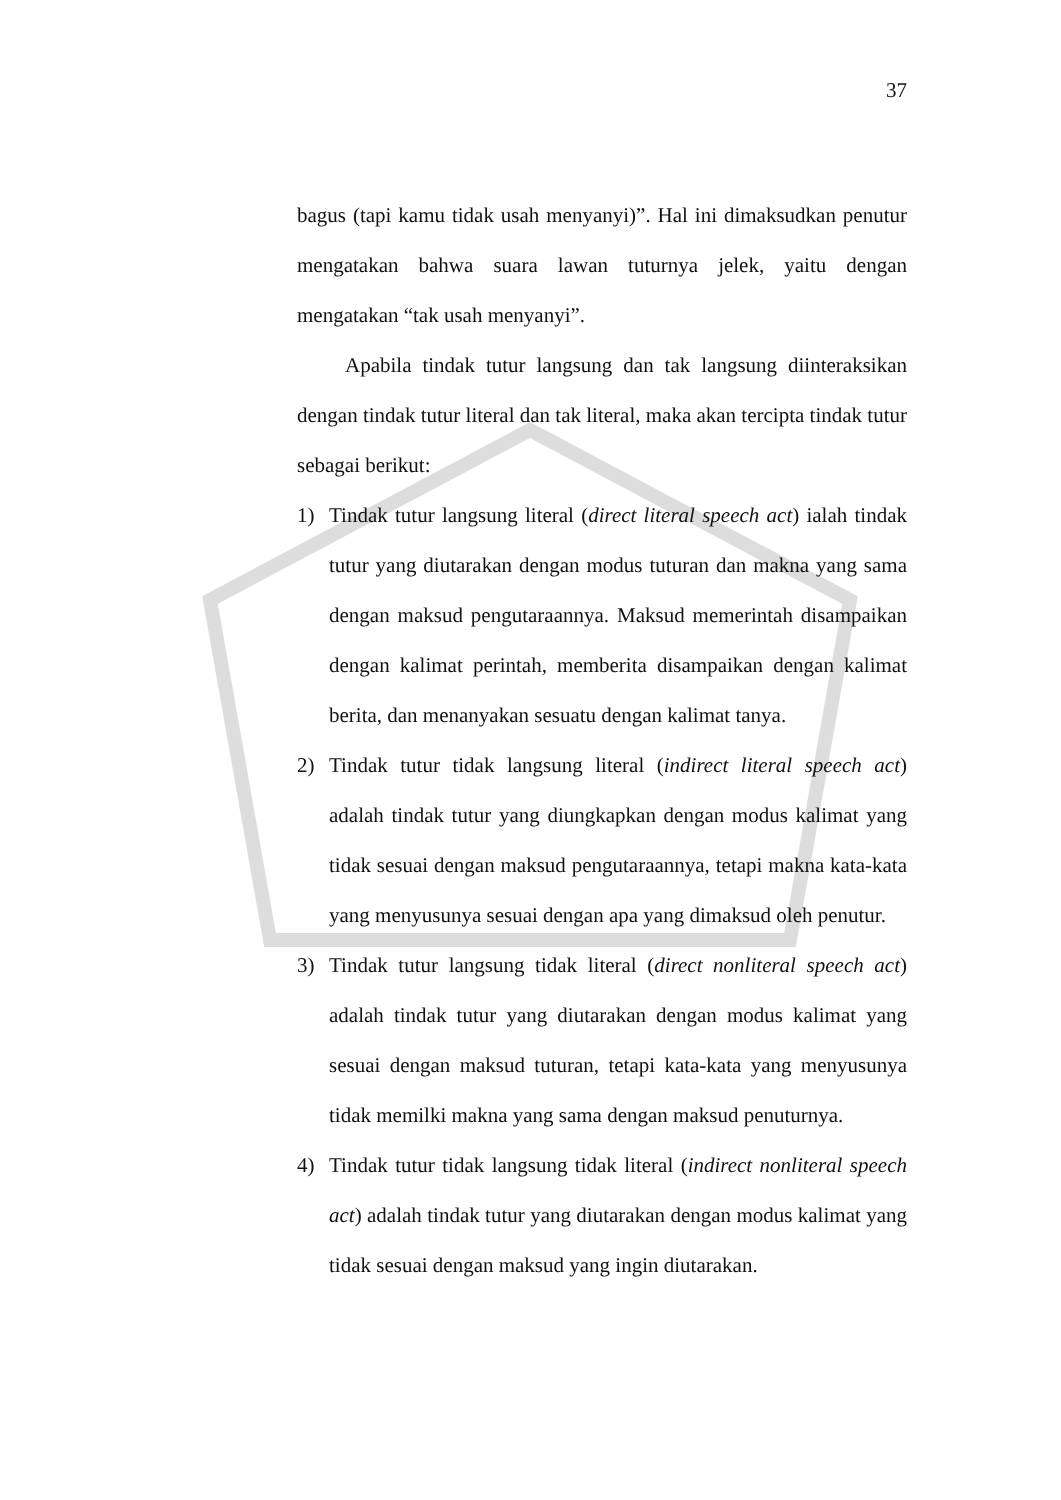37
bagus (tapi kamu tidak usah menyanyi)”. Hal ini dimaksudkan penutur mengatakan bahwa suara lawan tuturnya jelek, yaitu dengan mengatakan “tak usah menyanyi”.
Apabila tindak tutur langsung dan tak langsung diinteraksikan dengan tindak tutur literal dan tak literal, maka akan tercipta tindak tutur sebagai berikut:
1) Tindak tutur langsung literal (direct literal speech act) ialah tindak tutur yang diutarakan dengan modus tuturan dan makna yang sama dengan maksud pengutaraannya. Maksud memerintah disampaikan dengan kalimat perintah, memberita disampaikan dengan kalimat berita, dan menanyakan sesuatu dengan kalimat tanya.
2) Tindak tutur tidak langsung literal (indirect literal speech act) adalah tindak tutur yang diungkapkan dengan modus kalimat yang tidak sesuai dengan maksud pengutaraannya, tetapi makna kata-kata yang menyusunya sesuai dengan apa yang dimaksud oleh penutur.
3) Tindak tutur langsung tidak literal (direct nonliteral speech act) adalah tindak tutur yang diutarakan dengan modus kalimat yang sesuai dengan maksud tuturan, tetapi kata-kata yang menyusunya tidak memilki makna yang sama dengan maksud penuturnya.
4) Tindak tutur tidak langsung tidak literal (indirect nonliteral speech act) adalah tindak tutur yang diutarakan dengan modus kalimat yang tidak sesuai dengan maksud yang ingin diutarakan.